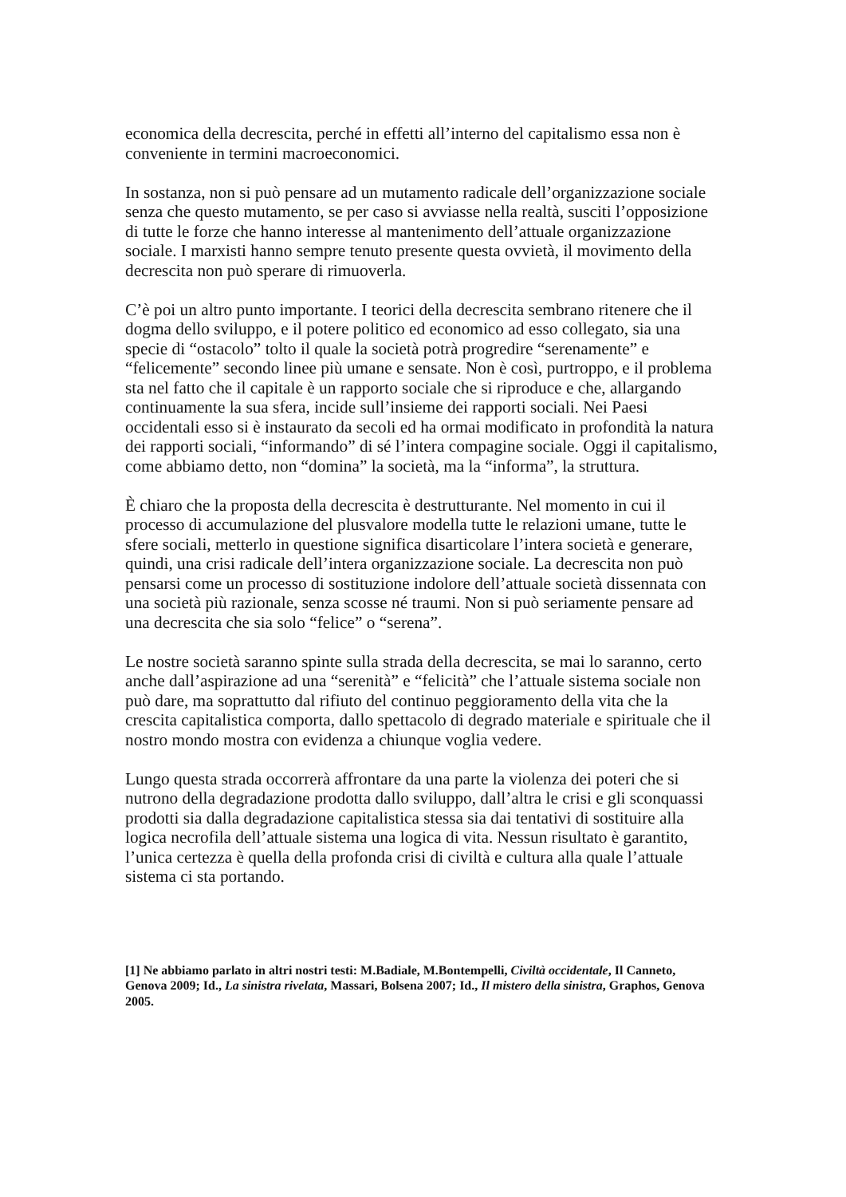economica della decrescita, perché in effetti all’interno del capitalismo essa non è conveniente in termini macroeconomici.
In sostanza, non si può pensare ad un mutamento radicale dell’organizzazione sociale senza che questo mutamento, se per caso si avviasse nella realtà, susciti l’opposizione di tutte le forze che hanno interesse al mantenimento dell’attuale organizzazione sociale. I marxisti hanno sempre tenuto presente questa ovvietà, il movimento della decrescita non può sperare di rimuoverla.
C’è poi un altro punto importante. I teorici della decrescita sembrano ritenere che il dogma dello sviluppo, e il potere politico ed economico ad esso collegato, sia una specie di “ostacolo” tolto il quale la società potrà progredire “serenamente” e “felicemente” secondo linee più umane e sensate. Non è così, purtroppo, e il problema sta nel fatto che il capitale è un rapporto sociale che si riproduce e che, allargando continuamente la sua sfera, incide sull’insieme dei rapporti sociali. Nei Paesi occidentali esso si è instaurato da secoli ed ha ormai modificato in profondità la natura dei rapporti sociali, “informando” di sé l’intera compagine sociale. Oggi il capitalismo, come abbiamo detto, non “domina” la società, ma la “informa”, la struttura.
È chiaro che la proposta della decrescita è destrutturante. Nel momento in cui il processo di accumulazione del plusvalore modella tutte le relazioni umane, tutte le sfere sociali, metterlo in questione significa disarticolare l’intera società e generare, quindi, una crisi radicale dell’intera organizzazione sociale. La decrescita non può pensarsi come un processo di sostituzione indolore dell’attuale società dissennata con una società più razionale, senza scosse né traumi. Non si può seriamente pensare ad una decrescita che sia solo “felice” o “serena”.
Le nostre società saranno spinte sulla strada della decrescita, se mai lo saranno, certo anche dall’aspirazione ad una “serenità” e “felicità” che l’attuale sistema sociale non può dare, ma soprattutto dal rifiuto del continuo peggioramento della vita che la crescita capitalistica comporta, dallo spettacolo di degrado materiale e spirituale che il nostro mondo mostra con evidenza a chiunque voglia vedere.
Lungo questa strada occorrerà affrontare da una parte la violenza dei poteri che si nutrono della degradazione prodotta dallo sviluppo, dall’altra le crisi e gli sconquassi prodotti sia dalla degradazione capitalistica stessa sia dai tentativi di sostituire alla logica necrofila dell’attuale sistema una logica di vita. Nessun risultato è garantito, l’unica certezza è quella della profonda crisi di civiltà e cultura alla quale l’attuale sistema ci sta portando.
[1] Ne abbiamo parlato in altri nostri testi: M.Badiale, M.Bontempelli, Civiltà occidentale, Il Canneto, Genova 2009; Id., La sinistra rivelata, Massari, Bolsena 2007; Id., Il mistero della sinistra, Graphos, Genova 2005.